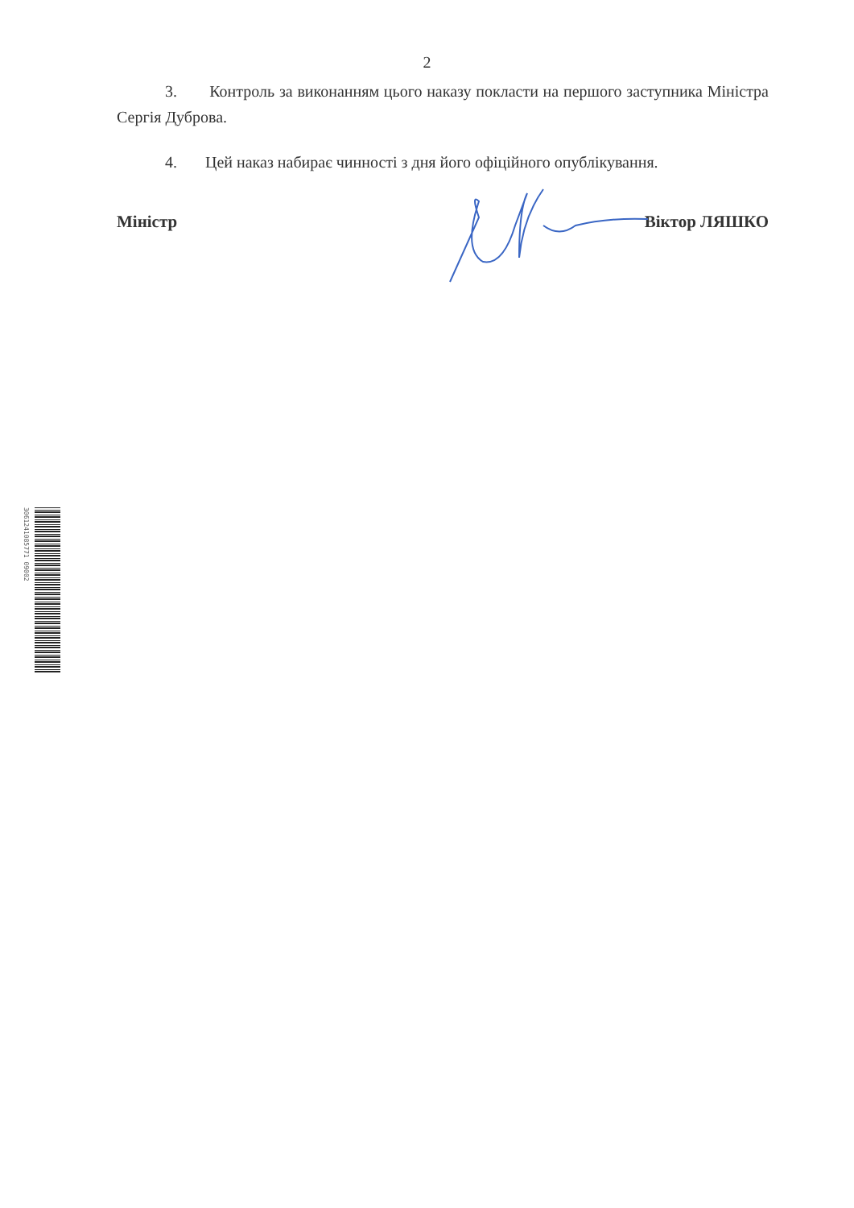2
3. Контроль за виконанням цього наказу покласти на першого заступника Міністра Сергія Дуброва.
4. Цей наказ набирає чинності з дня його офіційного опублікування.
Міністр Віктор ЛЯШКО
3061241085771 09002